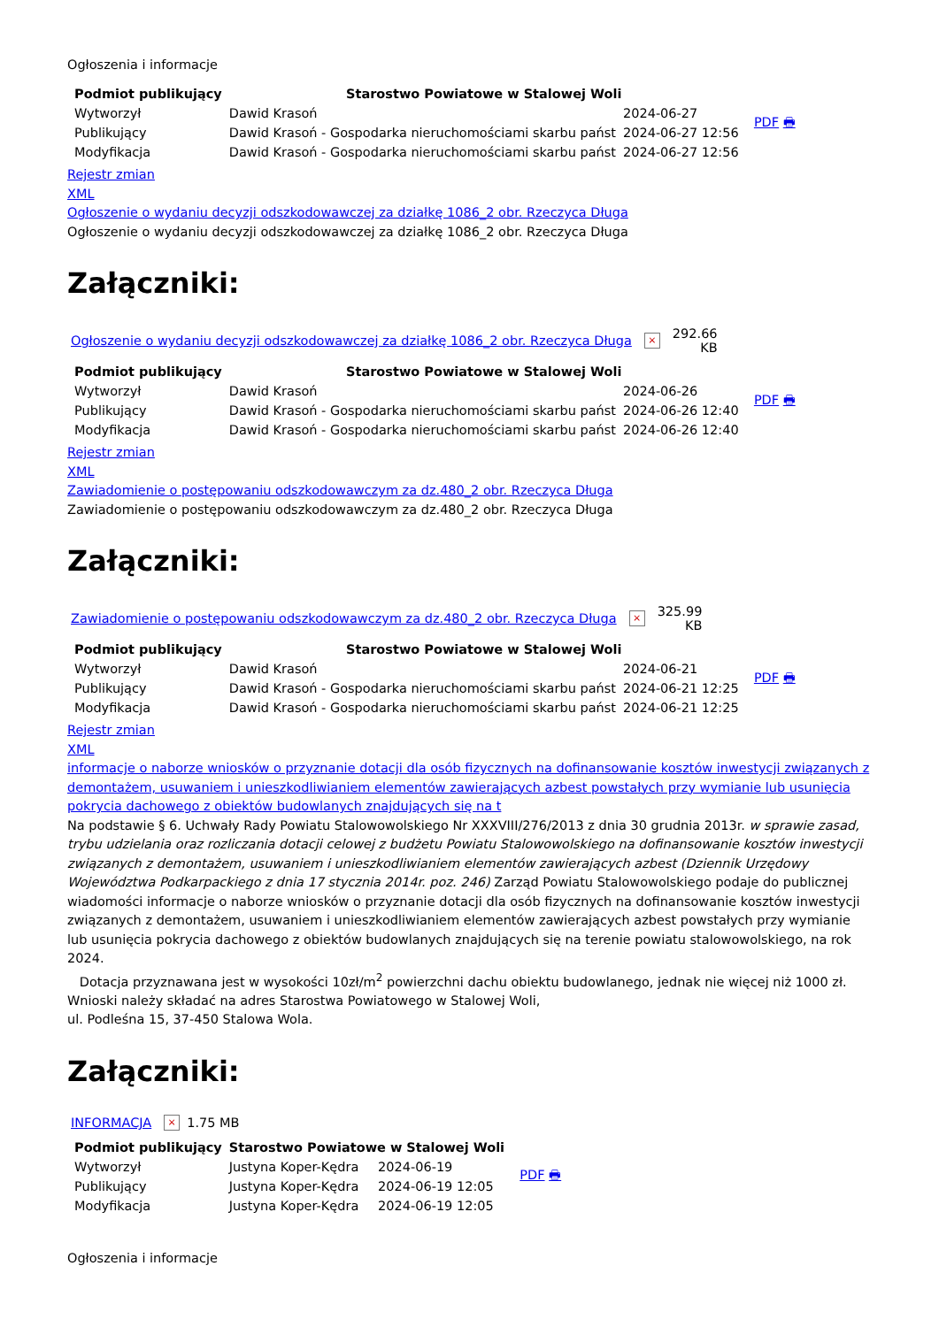Ogłoszenia i informacje
| Podmiot publikujący | Starostwo Powiatowe w Stalowej Woli | | PDF 🖶 |
| Wytworzył | Dawid Krasoń | 2024-06-27 | |
| Publikujący | Dawid Krasoń - Gospodarka nieruchomościami skarbu państ | 2024-06-27 12:56 | |
| Modyfikacja | Dawid Krasoń - Gospodarka nieruchomościami skarbu państ | 2024-06-27 12:56 | |
Rejestr zmian
XML
Ogłoszenie o wydaniu decyzji odszkodowawczej za działkę 1086_2 obr. Rzeczyca Długa
Ogłoszenie o wydaniu decyzji odszkodowawczej za działkę 1086_2 obr. Rzeczyca Długa
Załączniki:
Ogłoszenie o wydaniu decyzji odszkodowawczej za działkę 1086_2 obr. Rzeczyca Długa × 292.66
KB
| Podmiot publikujący | Starostwo Powiatowe w Stalowej Woli | | PDF 🖶 |
| Wytworzył | Dawid Krasoń | 2024-06-26 | |
| Publikujący | Dawid Krasoń - Gospodarka nieruchomościami skarbu państ | 2024-06-26 12:40 | |
| Modyfikacja | Dawid Krasoń - Gospodarka nieruchomościami skarbu państ | 2024-06-26 12:40 | |
Rejestr zmian
XML
Zawiadomienie o postępowaniu odszkodowawczym za dz.480_2 obr. Rzeczyca Długa
Zawiadomienie o postępowaniu odszkodowawczym za dz.480_2 obr. Rzeczyca Długa
Załączniki:
Zawiadomienie o postępowaniu odszkodowawczym za dz.480_2 obr. Rzeczyca Długa × 325.99
KB
| Podmiot publikujący | Starostwo Powiatowe w Stalowej Woli | | PDF 🖶 |
| Wytworzył | Dawid Krasoń | 2024-06-21 | |
| Publikujący | Dawid Krasoń - Gospodarka nieruchomościami skarbu państ | 2024-06-21 12:25 | |
| Modyfikacja | Dawid Krasoń - Gospodarka nieruchomościami skarbu państ | 2024-06-21 12:25 | |
Rejestr zmian
XML
informacje o naborze wniosków o przyznanie dotacji dla osób fizycznych na dofinansowanie kosztów inwestycji związanych z demontażem, usuwaniem i unieszkodliwianiem elementów zawierających azbest powstałych przy wymianie lub usunięcia pokrycia dachowego z obiektów budowlanych znajdujących się na t
Na podstawie § 6. Uchwały Rady Powiatu Stalowowolskiego Nr XXXVIII/276/2013 z dnia 30 grudnia 2013r. w sprawie zasad, trybu udzielania oraz rozliczania dotacji celowej z budżetu Powiatu Stalowowolskiego na dofinansowanie kosztów inwestycji związanych z demontażem, usuwaniem i unieszkodliwianiem elementów zawierających azbest (Dziennik Urzędowy Województwa Podkarpackiego z dnia 17 stycznia 2014r. poz. 246) Zarząd Powiatu Stalowowolskiego podaje do publicznej wiadomości informacje o naborze wniosków o przyznanie dotacji dla osób fizycznych na dofinansowanie kosztów inwestycji związanych z demontażem, usuwaniem i unieszkodliwianiem elementów zawierających azbest powstałych przy wymianie lub usunięcia pokrycia dachowego z obiektów budowlanych znajdujących się na terenie powiatu stalowowolskiego, na rok 2024.
Dotacja przyznawana jest w wysokości 10zł/m<sup>2</sup> powierzchni dachu obiektu budowlanego, jednak nie więcej niż 1000 zł.
Wnioski należy składać na adres Starostwa Powiatowego w Stalowej Woli,
ul. Podleśna 15, 37-450 Stalowa Wola.
Załączniki:
INFORMACJA × 1.75 MB
| Podmiot publikujący | Starostwo Powiatowe w Stalowej Woli | | PDF 🖶 |
| Wytworzył | Justyna Koper-Kędra | 2024-06-19 | |
| Publikujący | Justyna Koper-Kędra | 2024-06-19 12:05 | |
| Modyfikacja | Justyna Koper-Kędra | 2024-06-19 12:05 | |
Ogłoszenia i informacje